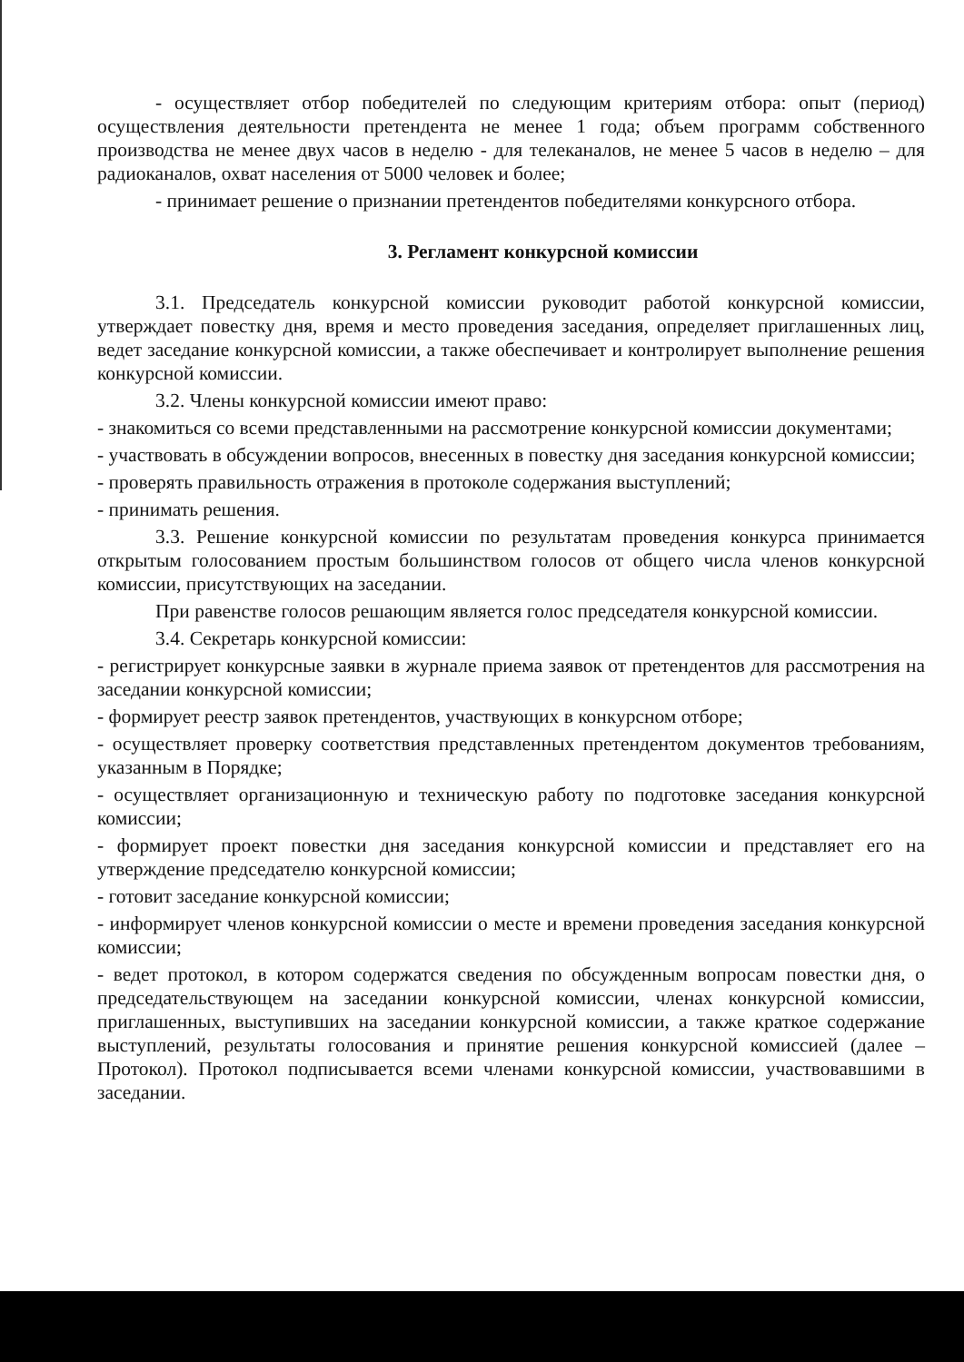- осуществляет отбор победителей по следующим критериям отбора: опыт (период) осуществления деятельности претендента не менее 1 года; объем программ собственного производства не менее двух часов в неделю - для телеканалов, не менее 5 часов в неделю – для радиоканалов, охват населения от 5000 человек и более;
- принимает решение о признании претендентов победителями конкурсного отбора.
3. Регламент конкурсной комиссии
3.1. Председатель конкурсной комиссии руководит работой конкурсной комиссии, утверждает повестку дня, время и место проведения заседания, определяет приглашенных лиц, ведет заседание конкурсной комиссии, а также обеспечивает и контролирует выполнение решения конкурсной комиссии.
3.2. Члены конкурсной комиссии имеют право:
- знакомиться со всеми представленными на рассмотрение конкурсной комиссии документами;
- участвовать в обсуждении вопросов, внесенных в повестку дня заседания конкурсной комиссии;
- проверять правильность отражения в протоколе содержания выступлений;
- принимать решения.
3.3. Решение конкурсной комиссии по результатам проведения конкурса принимается открытым голосованием простым большинством голосов от общего числа членов конкурсной комиссии, присутствующих на заседании.
При равенстве голосов решающим является голос председателя конкурсной комиссии.
3.4. Секретарь конкурсной комиссии:
- регистрирует конкурсные заявки в журнале приема заявок от претендентов для рассмотрения на заседании конкурсной комиссии;
- формирует реестр заявок претендентов, участвующих в конкурсном отборе;
- осуществляет проверку соответствия представленных претендентом документов требованиям, указанным в Порядке;
- осуществляет организационную и техническую работу по подготовке заседания конкурсной комиссии;
- формирует проект повестки дня заседания конкурсной комиссии и представляет его на утверждение председателю конкурсной комиссии;
- готовит заседание конкурсной комиссии;
- информирует членов конкурсной комиссии о месте и времени проведения заседания конкурсной комиссии;
- ведет протокол, в котором содержатся сведения по обсужденным вопросам повестки дня, о председательствующем на заседании конкурсной комиссии, членах конкурсной комиссии, приглашенных, выступивших на заседании конкурсной комиссии, а также краткое содержание выступлений, результаты голосования и принятие решения конкурсной комиссией (далее – Протокол). Протокол подписывается всеми членами конкурсной комиссии, участвовавшими в заседании.